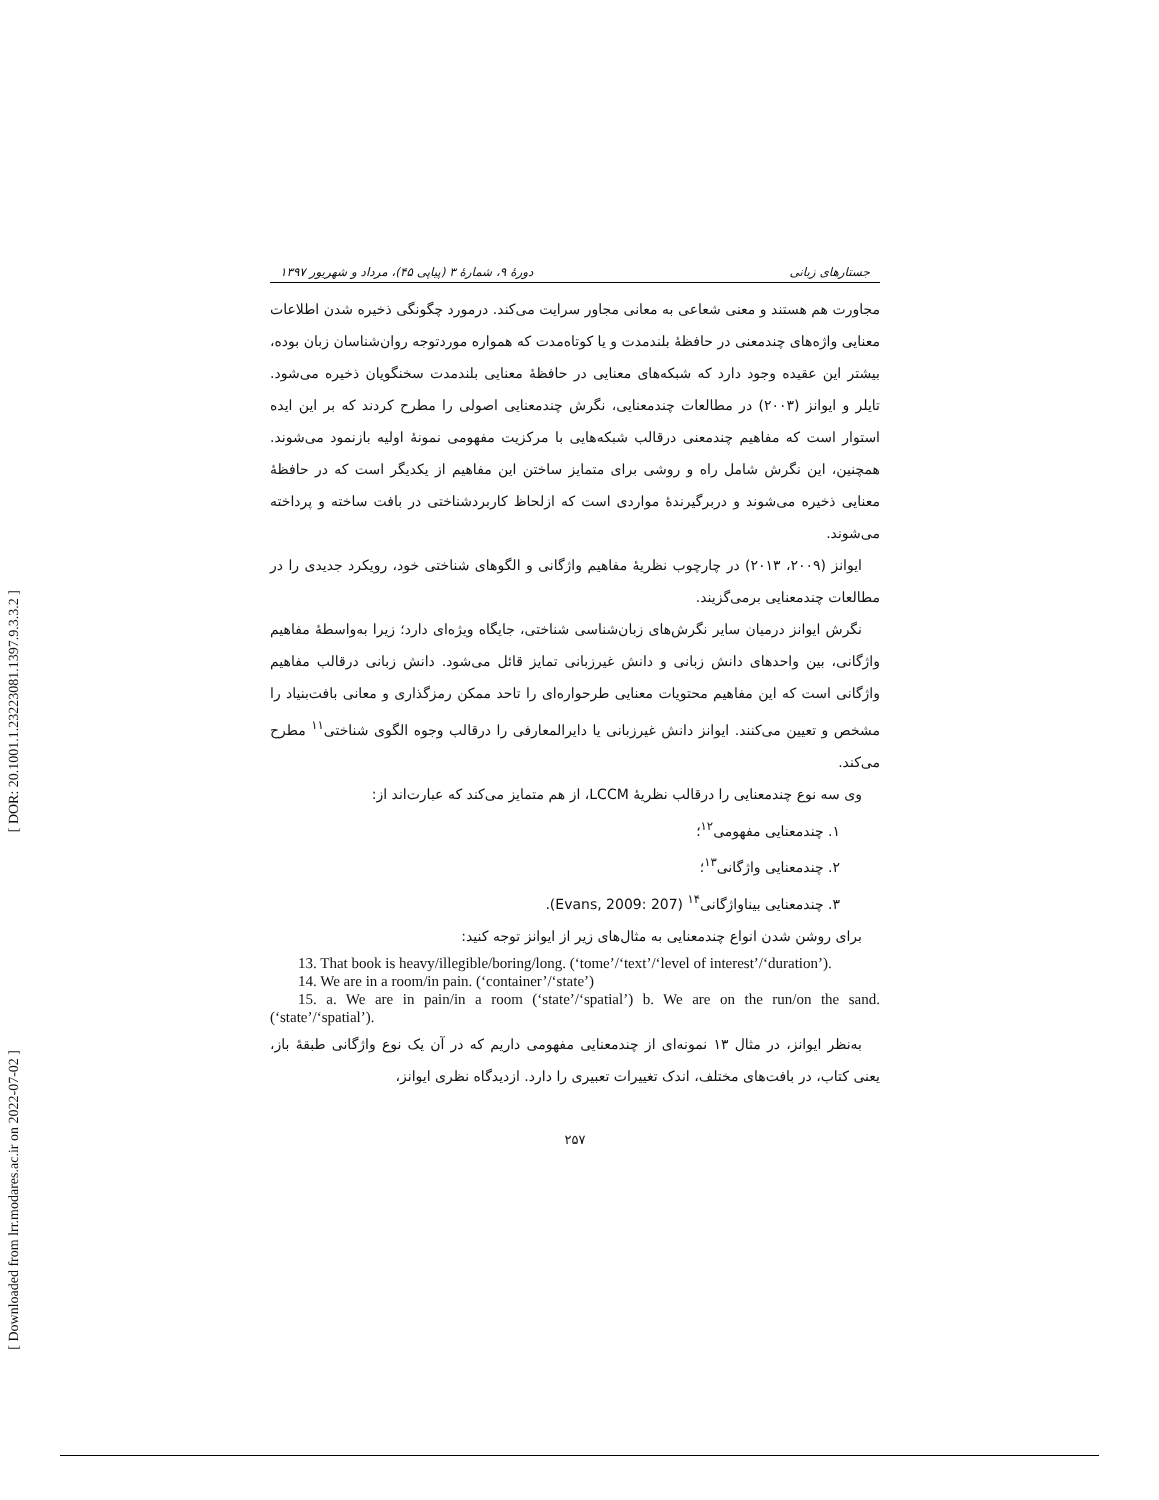[ DOR: 20.1001.1.23223081.1397.9.3.3.2 ]
[ Downloaded from lrr.modares.ac.ir on 2022-07-02 ]
جستارهای زبانی دورهٔ ۹، شمارهٔ ۳ (پیاپی ۴۵)، مرداد و شهریور ۱۳۹۷
مجاورت هم هستند و معنی شعاعی به معانی مجاور سرایت می‌کند. درمورد چگونگی ذخیره شدن اطلاعات معنایی واژه‌های چندمعنی در حافظهٔ بلندمدت و یا کوتاه‌مدت که همواره موردتوجه روان‌شناسان زبان بوده، بیشتر این عقیده وجود دارد که شبکه‌های معنایی در حافظهٔ معنایی بلندمدت سخنگویان ذخیره می‌شود. تایلر و ایوانز (۲۰۰۳) در مطالعات چندمعنایی، نگرش چندمعنایی اصولی را مطرح کردند که بر این ایده استوار است که مفاهیم چندمعنی درقالب شبکه‌هایی با مرکزیت مفهومی نمونهٔ اولیه بازنمود می‌شوند. همچنین، این نگرش شامل راه و روشی برای متمایز ساختن این مفاهیم از یکدیگر است که در حافظهٔ معنایی ذخیره می‌شوند و دربرگیرندهٔ مواردی است که ازلحاظ کاربردشناختی در بافت ساخته و پرداخته می‌شوند.
ایوانز (۲۰۰۹، ۲۰۱۳) در چارچوب نظریهٔ مفاهیم واژگانی و الگوهای شناختی خود، رویکرد جدیدی را در مطالعات چندمعنایی برمی‌گزیند.
نگرش ایوانز درمیان سایر نگرش‌های زبان‌شناسی شناختی، جایگاه ویژه‌ای دارد؛ زیرا به‌واسطهٔ مفاهیم واژگانی، بین واحدهای دانش زبانی و دانش غیرزبانی تمایز قائل می‌شود. دانش زبانی درقالب مفاهیم واژگانی است که این مفاهیم محتویات معنایی طرحواره‌ای را تاحد ممکن رمزگذاری و معانی بافت‌بنیاد را مشخص و تعیین می‌کنند. ایوانز دانش غیرزبانی یا دایرالمعارفی را درقالب وجوه الگوی شناختی<sup>۱۱</sup> مطرح می‌کند.
وی سه نوع چندمعنایی را درقالب نظریهٔ LCCM، از هم متمایز می‌کند که عبارت‌اند از:
۱. چندمعنایی مفهومی<sup>۱۲</sup>؛
۲. چندمعنایی واژگانی<sup>۱۳</sup>؛
۳. چندمعنایی بیناواژگانی<sup>۱۴</sup> (Evans, 2009: 207).
برای روشن شدن انواع چندمعنایی به مثال‌های زیر از ایوانز توجه کنید:
13. That book is heavy/illegible/boring/long. (‘tome’/‘text’/‘level of interest’/‘duration’).
14. We are in a room/in pain. (‘container’/‘state’)
15. a. We are in pain/in a room (‘state’/‘spatial’) b. We are on the run/on the sand. (‘state’/‘spatial’).
به‌نظر ایوانز، در مثال ۱۳ نمونه‌ای از چندمعنایی مفهومی داریم که در آن یک نوع واژگانی طبقهٔ باز، یعنی کتاب، در بافت‌های مختلف، اندک تغییرات تعبیری را دارد. ازدیدگاه نظری ایوانز،
۲۵۷